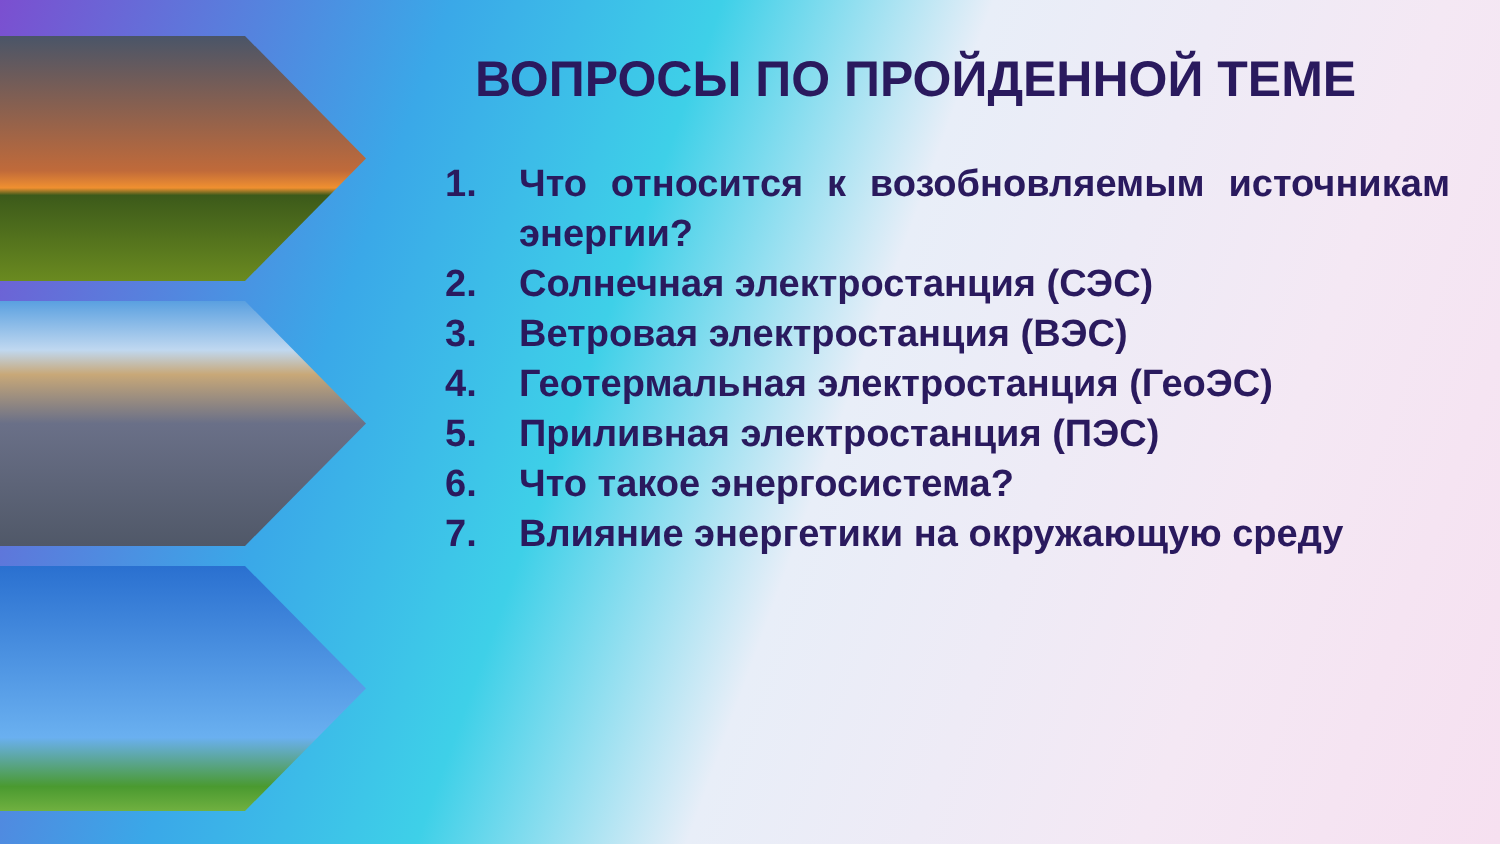ВОПРОСЫ ПО ПРОЙДЕННОЙ ТЕМЕ
1. Что относится к возобновляемым источникам энергии?
2. Солнечная электростанция (СЭС)
3. Ветровая электростанция (ВЭС)
4. Геотермальная электростанция (ГеоЭС)
5. Приливная электростанция (ПЭС)
6. Что такое энергосистема?
7. Влияние энергетики на окружающую среду